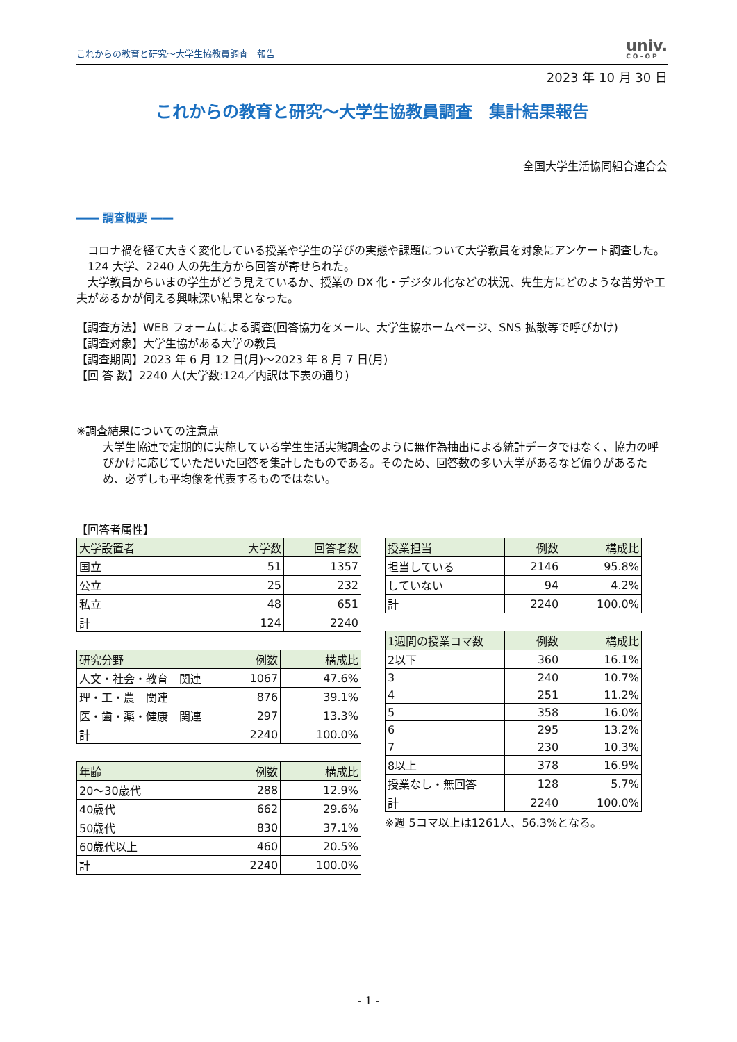これからの教育と研究～大学生協教員調査　報告
univ.
CO-OP
2023 年 10 月 30 日
これからの教育と研究～大学生協教員調査　集計結果報告
全国大学生活協同組合連合会
―― 調査概要 ――
　コロナ禍を経て大きく変化している授業や学生の学びの実態や課題について大学教員を対象にアンケート調査した。
　124 大学、2240 人の先生方から回答が寄せられた。
　大学教員からいまの学生がどう見えているか、授業の DX 化・デジタル化などの状況、先生方にどのような苦労や工夫があるかが伺える興味深い結果となった。
【調査方法】WEB フォームによる調査(回答協力をメール、大学生協ホームページ、SNS 拡散等で呼びかけ)
【調査対象】大学生協がある大学の教員
【調査期間】2023 年 6 月 12 日(月)～2023 年 8 月 7 日(月)
【回 答 数】2240 人(大学数:124／内訳は下表の通り)
※調査結果についての注意点
大学生協連で定期的に実施している学生生活実態調査のように無作為抽出による統計データではなく、協力の呼びかけに応じていただいた回答を集計したものである。そのため、回答数の多い大学があるなど偏りがあるため、必ずしも平均像を代表するものではない。
【回答者属性】
| 大学設置者 | 大学数 | 回答者数 |
| --- | --- | --- |
| 国立 | 51 | 1357 |
| 公立 | 25 | 232 |
| 私立 | 48 | 651 |
| 計 | 124 | 2240 |
| 研究分野 | 例数 | 構成比 |
| --- | --- | --- |
| 人文・社会・教育 関連 | 1067 | 47.6% |
| 理・工・農 関連 | 876 | 39.1% |
| 医・歯・薬・健康 関連 | 297 | 13.3% |
| 計 | 2240 | 100.0% |
| 年齢 | 例数 | 構成比 |
| --- | --- | --- |
| 20～30歳代 | 288 | 12.9% |
| 40歳代 | 662 | 29.6% |
| 50歳代 | 830 | 37.1% |
| 60歳代以上 | 460 | 20.5% |
| 計 | 2240 | 100.0% |
| 授業担当 | 例数 | 構成比 |
| --- | --- | --- |
| 担当している | 2146 | 95.8% |
| していない | 94 | 4.2% |
| 計 | 2240 | 100.0% |
| 1週間の授業コマ数 | 例数 | 構成比 |
| --- | --- | --- |
| 2以下 | 360 | 16.1% |
| 3 | 240 | 10.7% |
| 4 | 251 | 11.2% |
| 5 | 358 | 16.0% |
| 6 | 295 | 13.2% |
| 7 | 230 | 10.3% |
| 8以上 | 378 | 16.9% |
| 授業なし・無回答 | 128 | 5.7% |
| 計 | 2240 | 100.0% |
※週 5コマ以上は1261人、56.3%となる。
- 1 -